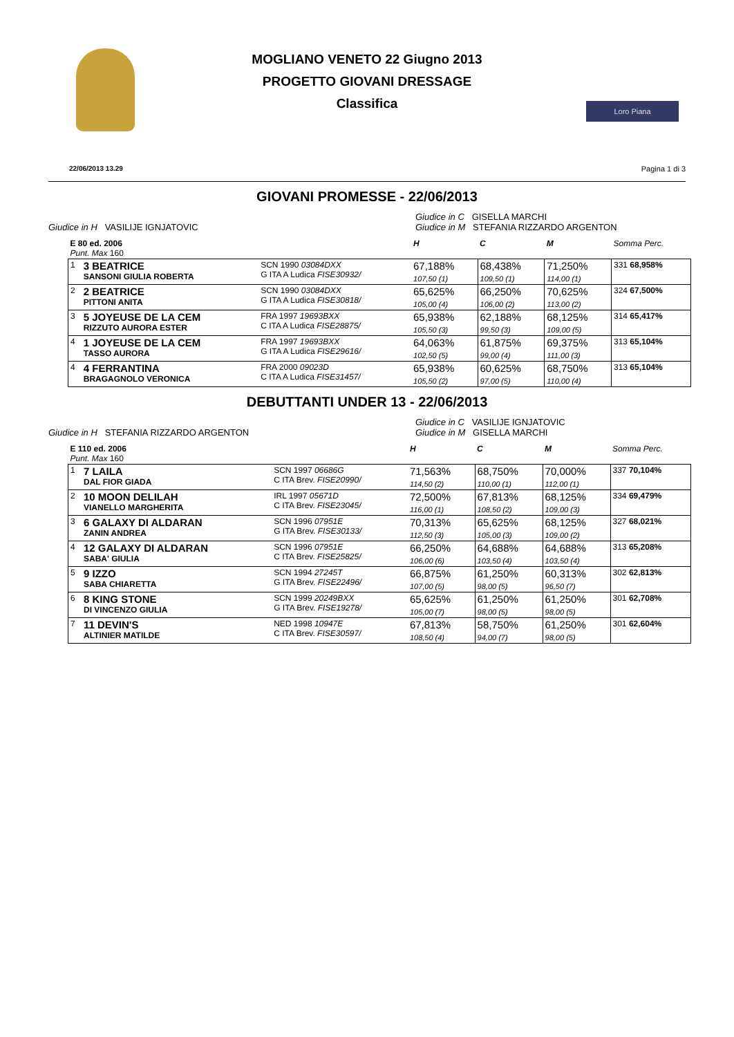MOGLIANO VENETO 22 Giugno 2013
PROGETTO GIOVANI DRESSAGE
Classifica
Loro Piana
22/06/2013 13.29 Pagina 1 di 3
GIOVANI PROMESSE - 22/06/2013
Giudice in H VASILIJE IGNJATOVIC
Giudice in C GISELLA MARCHI
Giudice in M STEFANIA RIZZARDO ARGENTON
| E 80 ed. 2006 Punt. Max 160 | | | H | C | M | Somma Perc. |
| 1 | 3 BEATRICE SANSONI GIULIA ROBERTA | SCN 1990 03084DXX G ITA A Ludica FISE30932/ | 67,188% 107,50 (1) | 68,438% 109,50 (1) | 71,250% 114,00 (1) | 331 68,958% |
| 2 | 2 BEATRICE PITTONI ANITA | SCN 1990 03084DXX G ITA A Ludica FISE30818/ | 65,625% 105,00 (4) | 66,250% 106,00 (2) | 70,625% 113,00 (2) | 324 67,500% |
| 3 | 5 JOYEUSE DE LA CEM RIZZUTO AURORA ESTER | FRA 1997 19693BXX C ITA A Ludica FISE28875/ | 65,938% 105,50 (3) | 62,188% 99,50 (3) | 68,125% 109,00 (5) | 314 65,417% |
| 4 | 1 JOYEUSE DE LA CEM TASSO AURORA | FRA 1997 19693BXX G ITA A Ludica FISE29616/ | 64,063% 102,50 (5) | 61,875% 99,00 (4) | 69,375% 111,00 (3) | 313 65,104% |
| 4 | 4 FERRANTINA BRAGAGNOLO VERONICA | FRA 2000 09023D C ITA A Ludica FISE31457/ | 65,938% 105,50 (2) | 60,625% 97,00 (5) | 68,750% 110,00 (4) | 313 65,104% |
DEBUTTANTI UNDER 13 - 22/06/2013
Giudice in H STEFANIA RIZZARDO ARGENTON
Giudice in C VASILIJE IGNJATOVIC
Giudice in M GISELLA MARCHI
| E 110 ed. 2006 Punt. Max 160 | | | H | C | M | Somma Perc. |
| 1 | 7 LAILA DAL FIOR GIADA | SCN 1997 06686G C ITA Brev. FISE20990/ | 71,563% 114,50 (2) | 68,750% 110,00 (1) | 70,000% 112,00 (1) | 337 70,104% |
| 2 | 10 MOON DELILAH VIANELLO MARGHERITA | IRL 1997 05671D C ITA Brev. FISE23045/ | 72,500% 116,00 (1) | 67,813% 108,50 (2) | 68,125% 109,00 (3) | 334 69,479% |
| 3 | 6 GALAXY DI ALDARAN ZANIN ANDREA | SCN 1996 07951E G ITA Brev. FISE30133/ | 70,313% 112,50 (3) | 65,625% 105,00 (3) | 68,125% 109,00 (2) | 327 68,021% |
| 4 | 12 GALAXY DI ALDARAN SABA' GIULIA | SCN 1996 07951E C ITA Brev. FISE25825/ | 66,250% 106,00 (6) | 64,688% 103,50 (4) | 64,688% 103,50 (4) | 313 65,208% |
| 5 | 9 IZZO SABA CHIARETTA | SCN 1994 27245T G ITA Brev. FISE22496/ | 66,875% 107,00 (5) | 61,250% 98,00 (5) | 60,313% 96,50 (7) | 302 62,813% |
| 6 | 8 KING STONE DI VINCENZO GIULIA | SCN 1999 20249BXX G ITA Brev. FISE19278/ | 65,625% 105,00 (7) | 61,250% 98,00 (5) | 61,250% 98,00 (5) | 301 62,708% |
| 7 | 11 DEVIN'S ALTINIER MATILDE | NED 1998 10947E C ITA Brev. FISE30597/ | 67,813% 108,50 (4) | 58,750% 94,00 (7) | 61,250% 98,00 (5) | 301 62,604% |